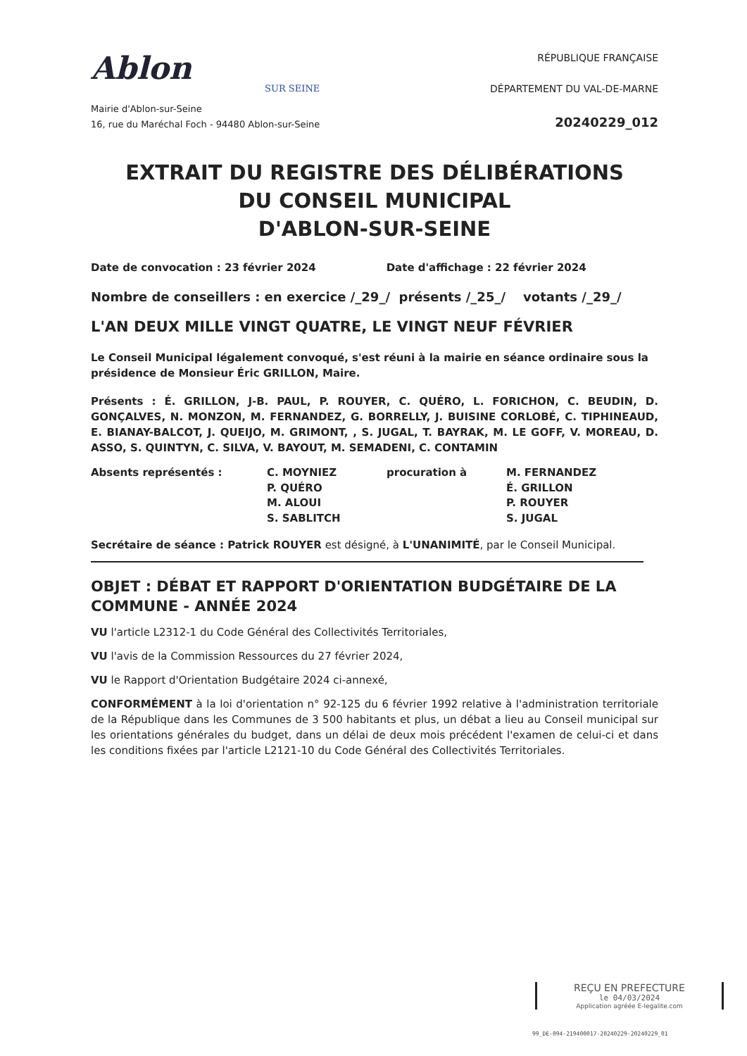Ablon
SUR SEINE
Mairie d'Ablon-sur-Seine
16, rue du Maréchal Foch - 94480 Ablon-sur-Seine
RÉPUBLIQUE FRANÇAISE
DÉPARTEMENT DU VAL-DE-MARNE
20240229_012
EXTRAIT DU REGISTRE DES DÉLIBÉRATIONS
DU CONSEIL MUNICIPAL
D'ABLON-SUR-SEINE
Date de convocation : 23 février 2024 Date d'affichage : 22 février 2024
Nombre de conseillers : en exercice /_29_/ présents /_25_/ votants /_29_/
L'AN DEUX MILLE VINGT QUATRE, LE VINGT NEUF FÉVRIER
Le Conseil Municipal légalement convoqué, s'est réuni à la mairie en séance ordinaire sous la présidence de Monsieur Éric GRILLON, Maire.
Présents : É. GRILLON, J-B. PAUL, P. ROUYER, C. QUÉRO, L. FORICHON, C. BEUDIN, D. GONÇALVES, N. MONZON, M. FERNANDEZ, G. BORRELLY, J. BUISINE CORLOBÉ, C. TIPHINEAUD, E. BIANAY-BALCOT, J. QUEIJO, M. GRIMONT, , S. JUGAL, T. BAYRAK, M. LE GOFF, V. MOREAU, D. ASSO, S. QUINTYN, C. SILVA, V. BAYOUT, M. SEMADENI, C. CONTAMIN
Absents représentés :
C. MOYNIEZ
P. QUÉRO
M. ALOUI
S. SABLITCH
procuration à
M. FERNANDEZ
É. GRILLON
P. ROUYER
S. JUGAL
Secrétaire de séance : Patrick ROUYER est désigné, à L'UNANIMITÉ, par le Conseil Municipal.
OBJET : DÉBAT ET RAPPORT D'ORIENTATION BUDGÉTAIRE DE LA COMMUNE - ANNÉE 2024
VU l'article L2312-1 du Code Général des Collectivités Territoriales,
VU l'avis de la Commission Ressources du 27 février 2024,
VU le Rapport d'Orientation Budgétaire 2024 ci-annexé,
CONFORMÉMENT à la loi d'orientation n° 92-125 du 6 février 1992 relative à l'administration territoriale de la République dans les Communes de 3 500 habitants et plus, un débat a lieu au Conseil municipal sur les orientations générales du budget, dans un délai de deux mois précédent l'examen de celui-ci et dans les conditions fixées par l'article L2121-10 du Code Général des Collectivités Territoriales.
REÇU EN PREFECTURE
le 04/03/2024
Application agréée E-legalite.com
99_DE-094-219400017-20240229-20240229_01